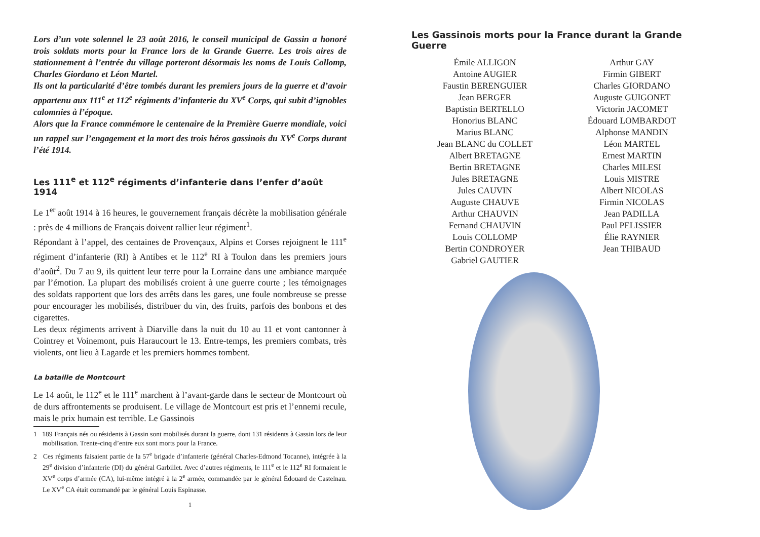Lors d’un vote solennel le 23 août 2016, le conseil municipal de Gassin a honoré trois soldats morts pour la France lors de la Grande Guerre. Les trois aires de stationnement à l’entrée du village porteront désormais les noms de Louis Collomp, Charles Giordano et Léon Martel.
Ils ont la particularité d’être tombés durant les premiers jours de la guerre et d’avoir appartenu aux 111<sup>e</sup> et 112<sup>e</sup> régiments d’infanterie du XV<sup>e</sup> Corps, qui subit d’ignobles calomnies à l’époque.
Alors que la France commémore le centenaire de la Première Guerre mondiale, voici un rappel sur l’engagement et la mort des trois héros gassinois du XV<sup>e</sup> Corps durant l’été 1914.
Les 111<sup>e</sup> et 112<sup>e</sup> régiments d’infanterie dans l’enfer d’août 1914
Le 1<sup>er</sup> août 1914 à 16 heures, le gouvernement français décrète la mobilisation générale : près de 4 millions de Français doivent rallier leur régiment<sup>1</sup>.
Répondant à l’appel, des centaines de Provençaux, Alpins et Corses rejoignent le 111<sup>e</sup> régiment d’infanterie (RI) à Antibes et le 112<sup>e</sup> RI à Toulon dans les premiers jours d’août<sup>2</sup>. Du 7 au 9, ils quittent leur terre pour la Lorraine dans une ambiance marquée par l’émotion. La plupart des mobilisés croient à une guerre courte ; les témoignages des soldats rapportent que lors des arrêts dans les gares, une foule nombreuse se presse pour encourager les mobilisés, distribuer du vin, des fruits, parfois des bonbons et des cigarettes.
Les deux régiments arrivent à Diarville dans la nuit du 10 au 11 et vont cantonner à Cointrey et Voinemont, puis Haraucourt le 13. Entre-temps, les premiers combats, très violents, ont lieu à Lagarde et les premiers hommes tombent.
La bataille de Montcourt
Le 14 août, le 112<sup>e</sup> et le 111<sup>e</sup> marchent à l’avant-garde dans le secteur de Montcourt où de durs affrontements se produisent. Le village de Montcourt est pris et l’ennemi recule, mais le prix humain est terrible. Le Gassinois
1 189 Français nés ou résidents à Gassin sont mobilisés durant la guerre, dont 131 résidents à Gassin lors de leur mobilisation. Trente-cinq d’entre eux sont morts pour la France.
2 Ces régiments faisaient partie de la 57<sup>e</sup> brigade d’infanterie (général Charles-Edmond Tocanne), intégrée à la 29<sup>e</sup> division d’infanterie (DI) du général Garbillet. Avec d’autres régiments, le 111<sup>e</sup> et le 112<sup>e</sup> RI formaient le XV<sup>e</sup> corps d’armée (CA), lui-même intégré à la 2<sup>e</sup> armée, commandée par le général Édouard de Castelnau. Le XV<sup>e</sup> CA était commandé par le général Louis Espinasse.
1
Les Gassinois morts pour la France durant la Grande Guerre
Émile ALLIGON
Antoine AUGIER
Faustin BERENGUIER
Jean BERGER
Baptistin BERTELLO
Honorius BLANC
Marius BLANC
Jean BLANC du COLLET
Albert BRETAGNE
Bertin BRETAGNE
Jules BRETAGNE
Jules CAUVIN
Auguste CHAUVE
Arthur CHAUVIN
Fernand CHAUVIN
Louis COLLOMP
Bertin CONDROYER
Gabriel GAUTIER
Arthur GAY
Firmin GIBERT
Charles GIORDANO
Auguste GUIGONET
Victorin JACOMET
Édouard LOMBARDOT
Alphonse MANDIN
Léon MARTEL
Ernest MARTIN
Charles MILESI
Louis MISTRE
Albert NICOLAS
Firmin NICOLAS
Jean PADILLA
Paul PELISSIER
Élie RAYNIER
Jean THIBAUD